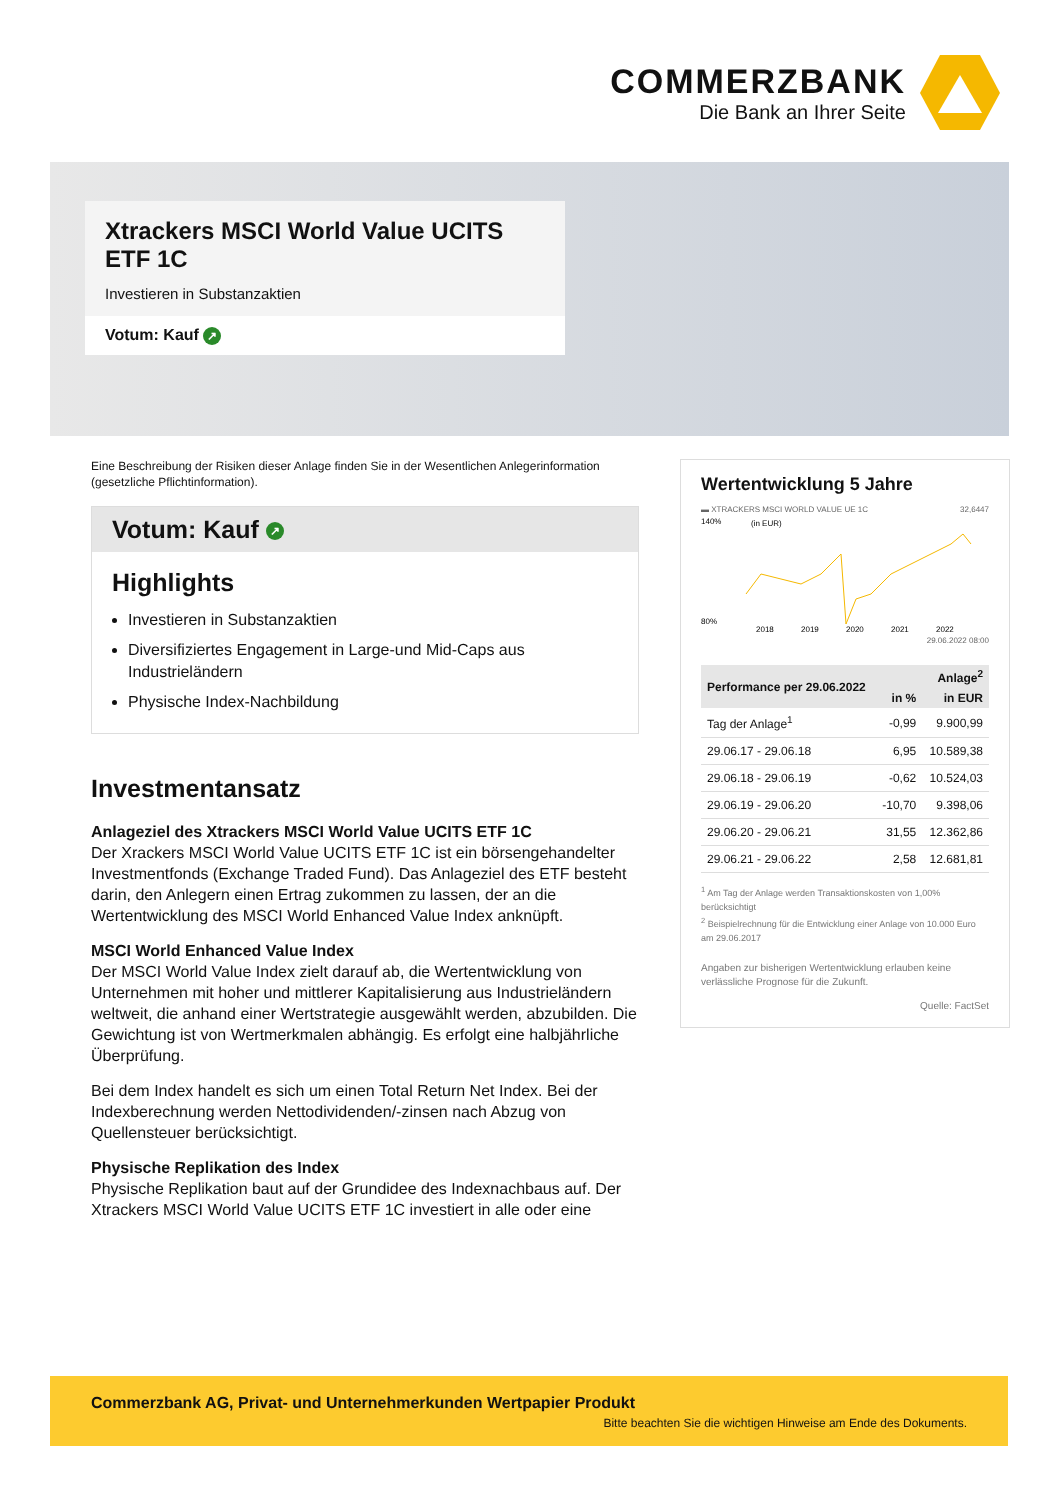COMMERZBANK
Die Bank an Ihrer Seite
Xtrackers MSCI World Value UCITS ETF 1C
Investieren in Substanzaktien
Votum: Kauf ↗
Eine Beschreibung der Risiken dieser Anlage finden Sie in der Wesentlichen Anlegerinformation (gesetzliche Pflichtinformation).
Votum: Kauf ↗
Highlights
Investieren in Substanzaktien
Diversifiziertes Engagement in Large-und Mid-Caps aus Industrieländern
Physische Index-Nachbildung
Investmentansatz
Anlageziel des Xtrackers MSCI World Value UCITS ETF 1C
Der Xrackers MSCI World Value UCITS ETF 1C ist ein börsengehandelter Investmentfonds (Exchange Traded Fund). Das Anlageziel des ETF besteht darin, den Anlegern einen Ertrag zukommen zu lassen, der an die Wertentwicklung des MSCI World Enhanced Value Index anknüpft.
MSCI World Enhanced Value Index
Der MSCI World Value Index zielt darauf ab, die Wertentwicklung von Unternehmen mit hoher und mittlerer Kapitalisierung aus Industrieländern weltweit, die anhand einer Wertstrategie ausgewählt werden, abzubilden. Die Gewichtung ist von Wertmerkmalen abhängig. Es erfolgt eine halbjährliche Überprüfung.
Bei dem Index handelt es sich um einen Total Return Net Index. Bei der Indexberechnung werden Nettodividenden/-zinsen nach Abzug von Quellensteuer berücksichtigt.
Physische Replikation des Index
Physische Replikation baut auf der Grundidee des Indexnachbaus auf. Der Xtrackers MSCI World Value UCITS ETF 1C investiert in alle oder eine
Wertentwicklung 5 Jahre
▬ XTRACKERS MSCI WORLD VALUE UE 1C 32,6447
140%
80%
2018
2019
2020
2021
2022
(in EUR)
29.06.2022 08:00
| Performance per 29.06.2022 | Anlage<sup>2</sup> | |
| --- | --- | --- |
| | in % | in EUR |
| Tag der Anlage<sup>1</sup> | -0,99 | 9.900,99 |
| 29.06.17 - 29.06.18 | 6,95 | 10.589,38 |
| 29.06.18 - 29.06.19 | -0,62 | 10.524,03 |
| 29.06.19 - 29.06.20 | -10,70 | 9.398,06 |
| 29.06.20 - 29.06.21 | 31,55 | 12.362,86 |
| 29.06.21 - 29.06.22 | 2,58 | 12.681,81 |
<sup>1</sup> Am Tag der Anlage werden Transaktionskosten von 1,00% berücksichtigt
<sup>2</sup> Beispielrechnung für die Entwicklung einer Anlage von 10.000 Euro am 29.06.2017
Angaben zur bisherigen Wertentwicklung erlauben keine verlässliche Prognose für die Zukunft.
Quelle: FactSet
Commerzbank AG, Privat- und Unternehmerkunden Wertpapier Produkt
Bitte beachten Sie die wichtigen Hinweise am Ende des Dokuments.